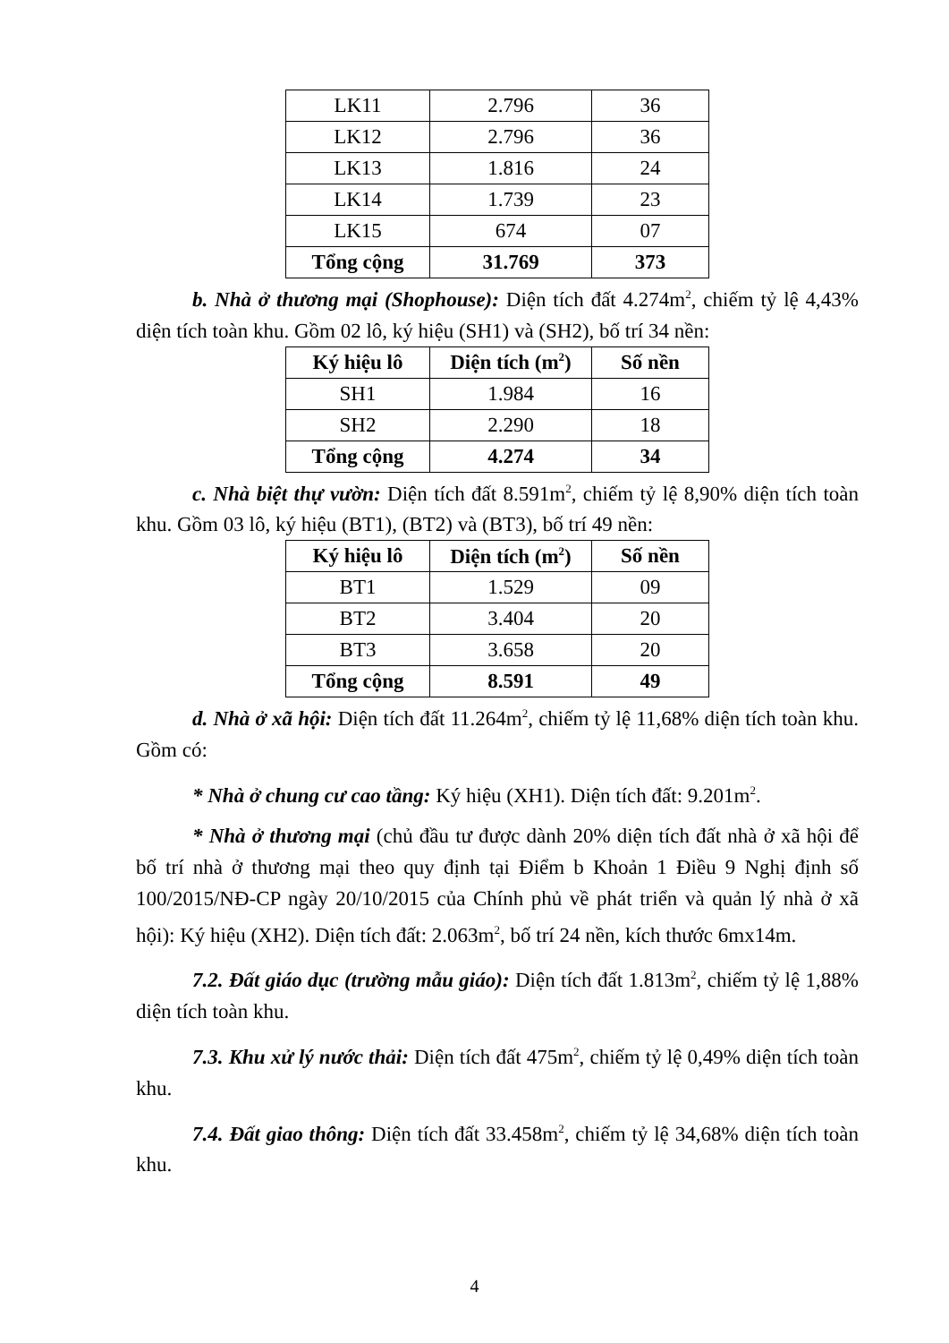| LK11 | 2.796 | 36 |
| LK12 | 2.796 | 36 |
| LK13 | 1.816 | 24 |
| LK14 | 1.739 | 23 |
| LK15 | 674 | 07 |
| Tổng cộng | 31.769 | 373 |
b. Nhà ở thương mại (Shophouse): Diện tích đất 4.274m<sup>2</sup>, chiếm tỷ lệ 4,43% diện tích toàn khu. Gồm 02 lô, ký hiệu (SH1) và (SH2), bố trí 34 nền:
| Ký hiệu lô | Diện tích (m<sup>2</sup>) | Số nền |
| --- | --- | --- |
| SH1 | 1.984 | 16 |
| SH2 | 2.290 | 18 |
| Tổng cộng | 4.274 | 34 |
c. Nhà biệt thự vườn: Diện tích đất 8.591m<sup>2</sup>, chiếm tỷ lệ 8,90% diện tích toàn khu. Gồm 03 lô, ký hiệu (BT1), (BT2) và (BT3), bố trí 49 nền:
| Ký hiệu lô | Diện tích (m<sup>2</sup>) | Số nền |
| --- | --- | --- |
| BT1 | 1.529 | 09 |
| BT2 | 3.404 | 20 |
| BT3 | 3.658 | 20 |
| Tổng cộng | 8.591 | 49 |
d. Nhà ở xã hội: Diện tích đất 11.264m<sup>2</sup>, chiếm tỷ lệ 11,68% diện tích toàn khu. Gồm có:
* Nhà ở chung cư cao tầng: Ký hiệu (XH1). Diện tích đất: 9.201m<sup>2</sup>.
* Nhà ở thương mại (chủ đầu tư được dành 20% diện tích đất nhà ở xã hội để bố trí nhà ở thương mại theo quy định tại Điểm b Khoản 1 Điều 9 Nghị định số 100/2015/NĐ-CP ngày 20/10/2015 của Chính phủ về phát triển và quản lý nhà ở xã hội): Ký hiệu (XH2). Diện tích đất: 2.063m<sup>2</sup>, bố trí 24 nền, kích thước 6mx14m.
7.2. Đất giáo dục (trường mẫu giáo): Diện tích đất 1.813m<sup>2</sup>, chiếm tỷ lệ 1,88% diện tích toàn khu.
7.3. Khu xử lý nước thải: Diện tích đất 475m<sup>2</sup>, chiếm tỷ lệ 0,49% diện tích toàn khu.
7.4. Đất giao thông: Diện tích đất 33.458m<sup>2</sup>, chiếm tỷ lệ 34,68% diện tích toàn khu.
4